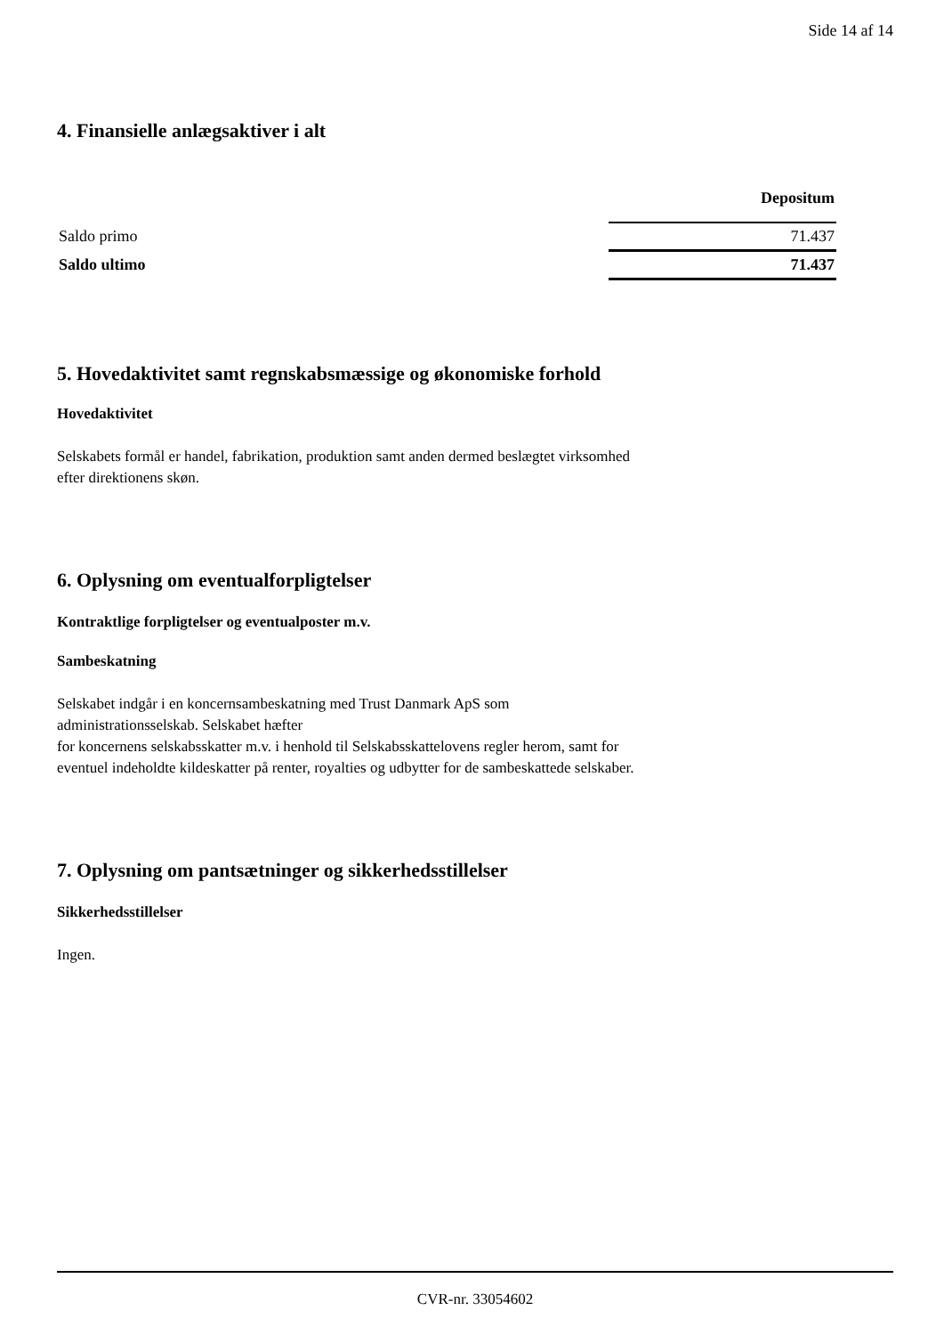Side 14 af 14
4. Finansielle anlægsaktiver i alt
| | Depositum |
| --- | --- |
| Saldo primo | 71.437 |
| Saldo ultimo | 71.437 |
5. Hovedaktivitet samt regnskabsmæssige og økonomiske forhold
Hovedaktivitet
Selskabets formål er handel, fabrikation, produktion samt anden dermed beslægtet virksomhed
efter direktionens skøn.
6. Oplysning om eventualforpligtelser
Kontraktlige forpligtelser og eventualposter m.v.
Sambeskatning
Selskabet indgår i en koncernsambeskatning med Trust Danmark ApS som
administrationsselskab. Selskabet hæfter
for koncernens selskabsskatter m.v. i henhold til Selskabsskattelovens regler herom, samt for
eventuel indeholdte kildeskatter på renter, royalties og udbytter for de sambeskattede selskaber.
7. Oplysning om pantsætninger og sikkerhedsstillelser
Sikkerhedsstillelser
Ingen.
CVR-nr. 33054602